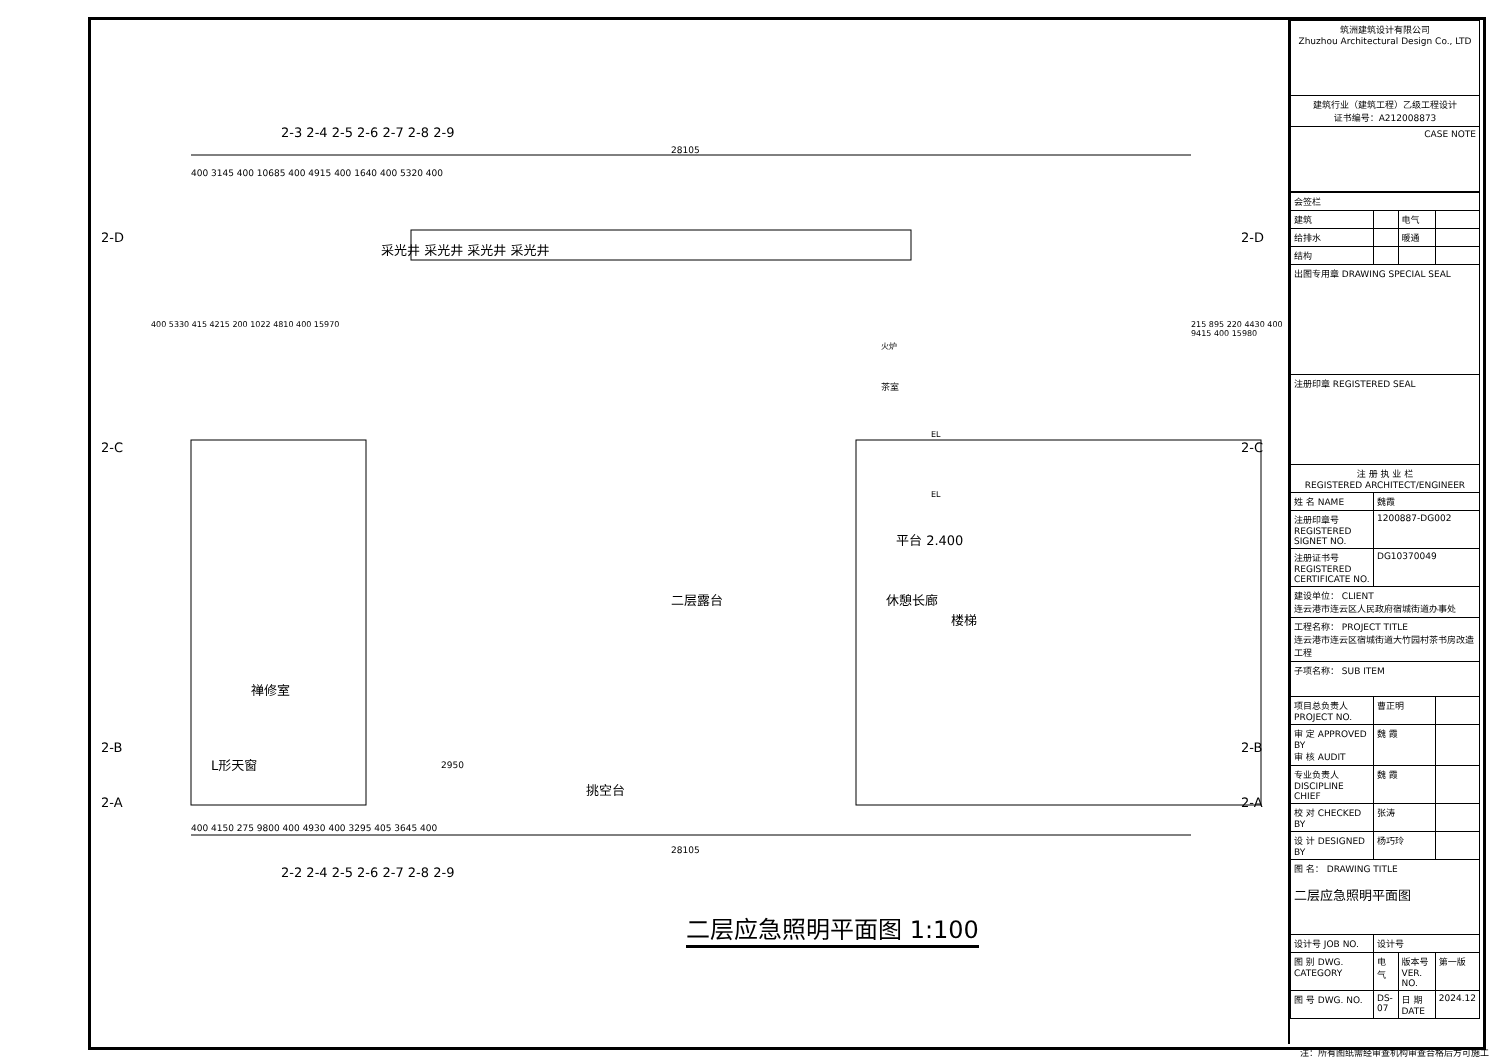二层露台 休憩长廊
禅修室
挑空台
楼梯
平台 2.400
L形天窗
茶室
火炉
采光井 采光井 采光井 采光井
28105
400 3145 400 10685 400 4915 400 1640 400 5320 400
400 4150 275 9800 400 4930 400 3295 405 3645 400
28105
2950
2-3 2-4 2-5 2-6 2-7 2-8 2-9
2-2 2-4 2-5 2-6 2-7 2-8 2-9
2-D
2-C
2-B
2-A
400 5330 415 4215 200 1022 4810 400 15970
215 895 220 4430 400 9415 400 15980
2-D
2-C
2-B
2-A
EL
EL
二层应急照明平面图 1:100
| 筑洲建筑设计有限公司 Zhuzhou Architectural Design Co., LTD |
| 建筑行业（建筑工程）乙级工程设计 证书编号：A212008873 |
| CASE NOTE |
| 会签栏 | | | |
| 建筑 | | 电气 | |
| 给排水 | | 暖通 | |
| 结构 | | | |
| 出图专用章 DRAWING SPECIAL SEAL | | | |
| 注册印章 REGISTERED SEAL | | | |
| 注 册 执 业 栏 REGISTERED ARCHITECT/ENGINEER | | | |
| 姓 名 NAME | 魏霞 | | |
| 注册印章号 REGISTERED SIGNET NO. | 1200887-DG002 | | |
| 注册证书号 REGISTERED CERTIFICATE NO. | DG10370049 | | |
| 建设单位： CLIENT 连云港市连云区人民政府宿城街道办事处 | | | |
| 工程名称： PROJECT TITLE 连云港市连云区宿城街道大竹园村茶书房改造工程 | | | |
| 子项名称： SUB ITEM | | | |
| 项目总负责人 PROJECT NO. | 曹正明 | | |
| 审 定 APPROVED BY 审 核 AUDIT | 魏 霞 | | |
| 专业负责人 DISCIPLINE CHIEF | 魏 霞 | | |
| 校 对 CHECKED BY | 张涛 | | |
| 设 计 DESIGNED BY | 杨巧玲 | | |
| 图 名： DRAWING TITLE 二层应急照明平面图 | | | |
| 设计号 JOB NO. | 设计号 | | |
| 图 别 DWG. CATEGORY | 电气 | 版本号 VER. NO. | 第一版 |
| 图 号 DWG. NO. | DS-07 | 日 期 DATE | 2024.12 |
注：所有图纸需经审查机构审查合格后方可施工